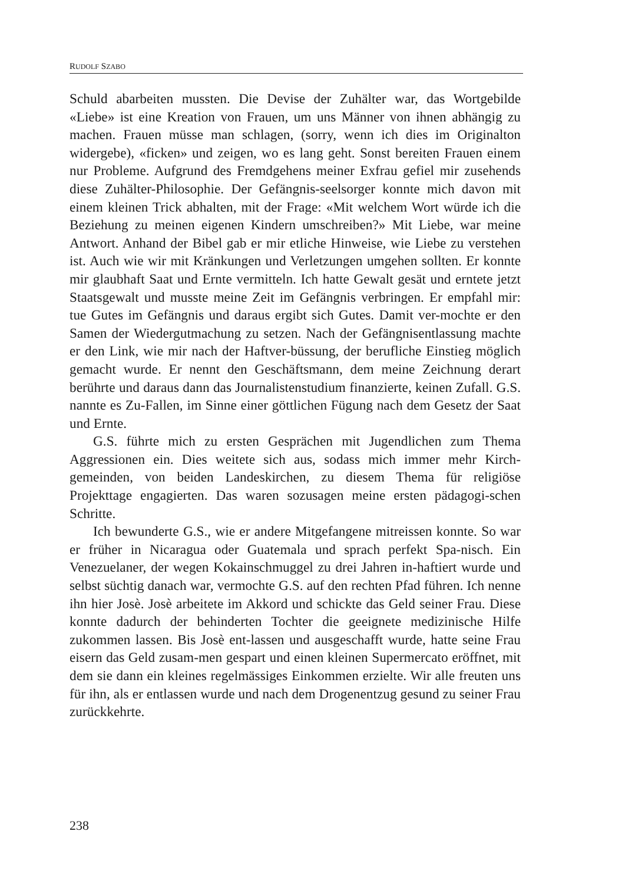RUDOLF SZABO
Schuld abarbeiten mussten. Die Devise der Zuhälter war, das Wortgebilde «Liebe» ist eine Kreation von Frauen, um uns Männer von ihnen abhängig zu machen. Frauen müsse man schlagen, (sorry, wenn ich dies im Originalton widergebe), «ficken» und zeigen, wo es lang geht. Sonst bereiten Frauen einem nur Probleme. Aufgrund des Fremdgehens meiner Exfrau gefiel mir zusehends diese Zuhälter-Philosophie. Der Gefängnis-seelsorger konnte mich davon mit einem kleinen Trick abhalten, mit der Frage: «Mit welchem Wort würde ich die Beziehung zu meinen eigenen Kindern umschreiben?» Mit Liebe, war meine Antwort. Anhand der Bibel gab er mir etliche Hinweise, wie Liebe zu verstehen ist. Auch wie wir mit Kränkungen und Verletzungen umgehen sollten. Er konnte mir glaubhaft Saat und Ernte vermitteln. Ich hatte Gewalt gesät und erntete jetzt Staatsgewalt und musste meine Zeit im Gefängnis verbringen. Er empfahl mir: tue Gutes im Gefängnis und daraus ergibt sich Gutes. Damit ver-mochte er den Samen der Wiedergutmachung zu setzen. Nach der Gefängnisentlassung machte er den Link, wie mir nach der Haftver-büssung, der berufliche Einstieg möglich gemacht wurde. Er nennt den Geschäftsmann, dem meine Zeichnung derart berührte und daraus dann das Journalistenstudium finanzierte, keinen Zufall. G.S. nannte es Zu-Fallen, im Sinne einer göttlichen Fügung nach dem Gesetz der Saat und Ernte.
G.S. führte mich zu ersten Gesprächen mit Jugendlichen zum Thema Aggressionen ein. Dies weitete sich aus, sodass mich immer mehr Kirch-gemeinden, von beiden Landeskirchen, zu diesem Thema für religiöse Projekttage engagierten. Das waren sozusagen meine ersten pädagogi-schen Schritte.
Ich bewunderte G.S., wie er andere Mitgefangene mitreissen konnte. So war er früher in Nicaragua oder Guatemala und sprach perfekt Spa-nisch. Ein Venezuelaner, der wegen Kokainschmuggel zu drei Jahren in-haftiert wurde und selbst süchtig danach war, vermochte G.S. auf den rechten Pfad führen. Ich nenne ihn hier Josè. Josè arbeitete im Akkord und schickte das Geld seiner Frau. Diese konnte dadurch der behinderten Tochter die geeignete medizinische Hilfe zukommen lassen. Bis Josè ent-lassen und ausgeschafft wurde, hatte seine Frau eisern das Geld zusam-men gespart und einen kleinen Supermercato eröffnet, mit dem sie dann ein kleines regelmässiges Einkommen erzielte. Wir alle freuten uns für ihn, als er entlassen wurde und nach dem Drogenentzug gesund zu seiner Frau zurückkehrte.
238